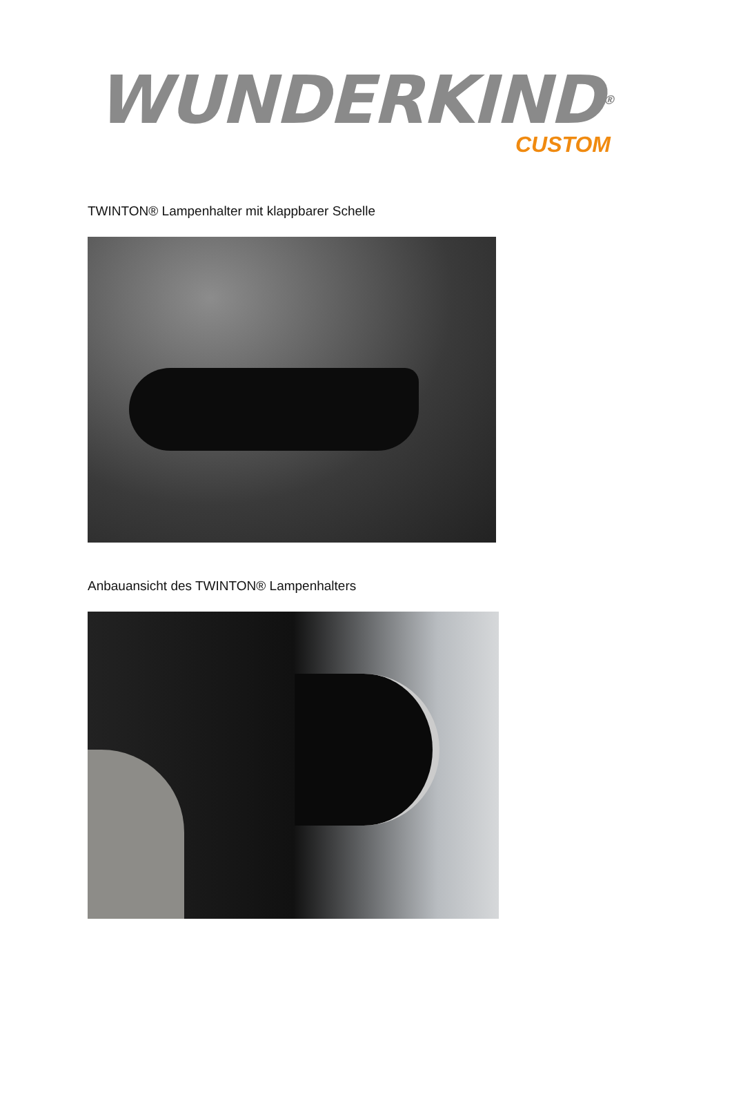WUNDERKIND®
CUSTOM
TWINTON® Lampenhalter mit klappbarer Schelle
Anbauansicht des TWINTON® Lampenhalters